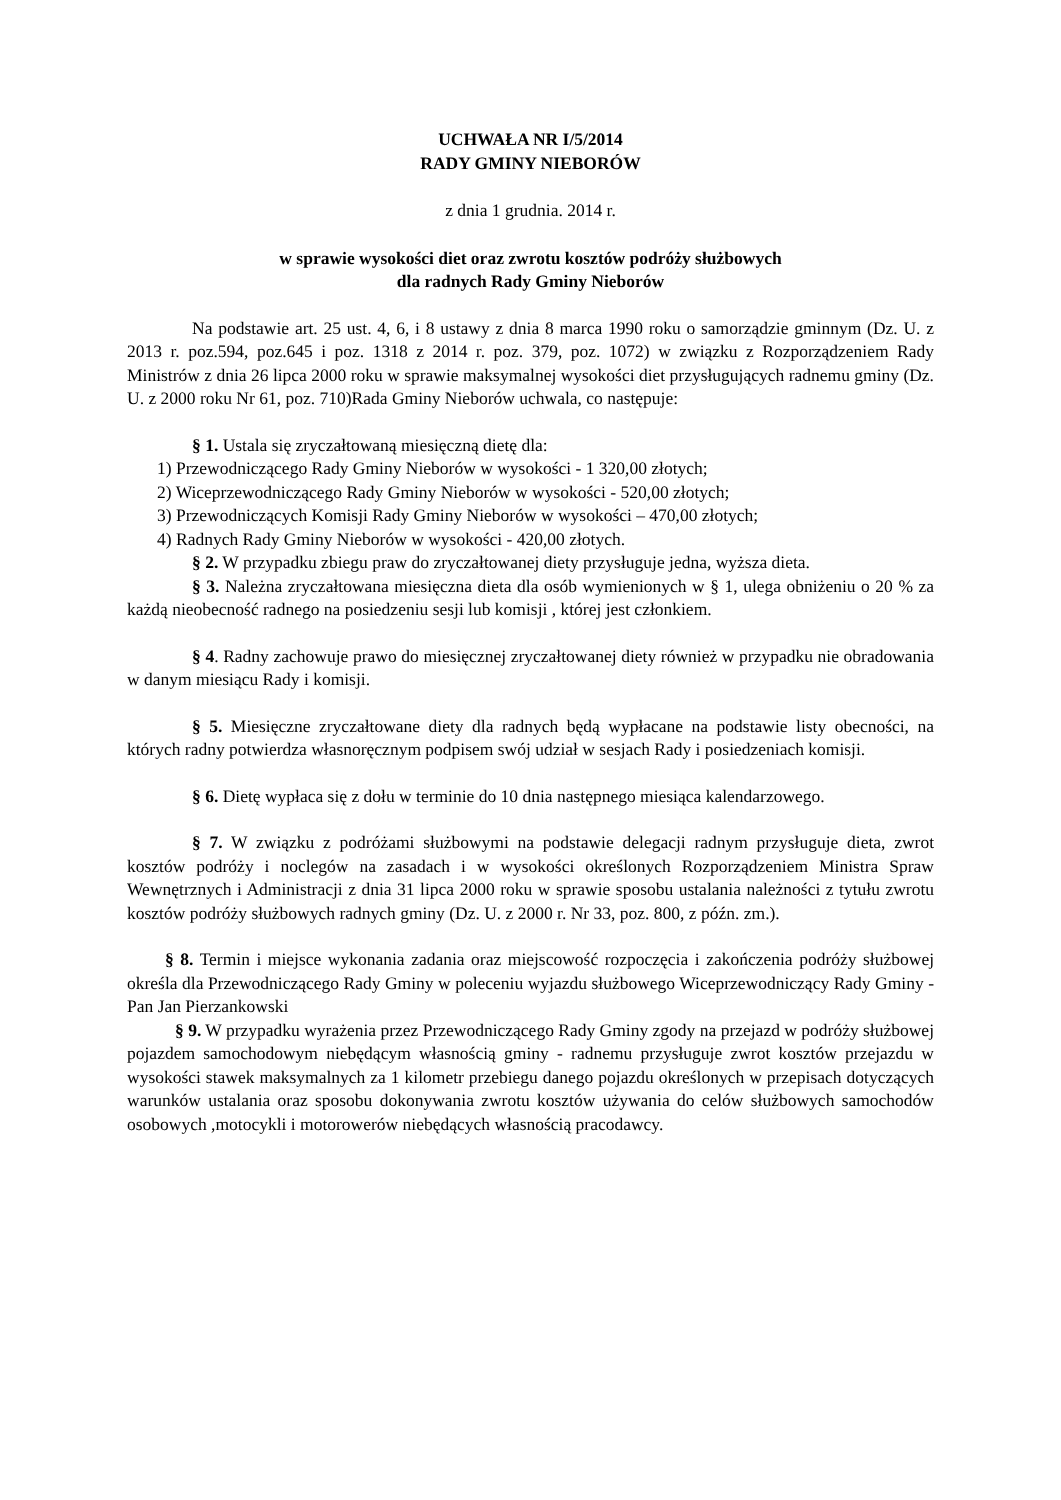UCHWAŁA NR I/5/2014
RADY GMINY NIEBORÓW
z dnia 1 grudnia. 2014 r.
w sprawie wysokości diet oraz zwrotu kosztów podróży służbowych
dla radnych Rady Gminy Nieborów
Na podstawie art. 25 ust. 4, 6, i 8 ustawy z dnia 8 marca 1990 roku o samorządzie gminnym (Dz. U. z 2013 r. poz.594, poz.645 i poz. 1318 z 2014 r. poz. 379, poz. 1072) w związku z Rozporządzeniem Rady Ministrów z dnia 26 lipca 2000 roku w sprawie maksymalnej wysokości diet przysługujących radnemu gminy (Dz. U. z 2000 roku Nr 61, poz. 710)Rada Gminy Nieborów uchwala, co następuje:
§ 1. Ustala się zryczałtowaną miesięczną dietę dla:
1) Przewodniczącego Rady Gminy Nieborów w wysokości - 1 320,00 złotych;
2) Wiceprzewodniczącego Rady Gminy Nieborów w wysokości - 520,00 złotych;
3) Przewodniczących Komisji Rady Gminy Nieborów w wysokości – 470,00 złotych;
4) Radnych Rady Gminy Nieborów w wysokości - 420,00 złotych.
§ 2. W przypadku zbiegu praw do zryczałtowanej diety przysługuje jedna, wyższa dieta.
§ 3. Należna zryczałtowana miesięczna dieta dla osób wymienionych w § 1, ulega obniżeniu o 20 % za każdą nieobecność radnego na posiedzeniu sesji lub komisji , której jest członkiem.
§ 4. Radny zachowuje prawo do miesięcznej zryczałtowanej diety również w przypadku nie obradowania w danym miesiącu Rady i komisji.
§ 5. Miesięczne zryczałtowane diety dla radnych będą wypłacane na podstawie listy obecności, na których radny potwierdza własnoręcznym podpisem swój udział w sesjach Rady i posiedzeniach komisji.
§ 6. Dietę wypłaca się z dołu w terminie do 10 dnia następnego miesiąca kalendarzowego.
§ 7. W związku z podróżami służbowymi na podstawie delegacji radnym przysługuje dieta, zwrot kosztów podróży i noclegów na zasadach i w wysokości określonych Rozporządzeniem Ministra Spraw Wewnętrznych i Administracji z dnia 31 lipca 2000 roku w sprawie sposobu ustalania należności z tytułu zwrotu kosztów podróży służbowych radnych gminy (Dz. U. z 2000 r. Nr 33, poz. 800, z późn. zm.).
§ 8. Termin i miejsce wykonania zadania oraz miejscowość rozpoczęcia i zakończenia podróży służbowej określa dla Przewodniczącego Rady Gminy w poleceniu wyjazdu służbowego Wiceprzewodniczący Rady Gminy - Pan Jan Pierzankowski
§ 9. W przypadku wyrażenia przez Przewodniczącego Rady Gminy zgody na przejazd w podróży służbowej pojazdem samochodowym niebędącym własnością gminy - radnemu przysługuje zwrot kosztów przejazdu w wysokości stawek maksymalnych za 1 kilometr przebiegu danego pojazdu określonych w przepisach dotyczących warunków ustalania oraz sposobu dokonywania zwrotu kosztów używania do celów służbowych samochodów osobowych ,motocykli i motorowerów niebędących własnością pracodawcy.